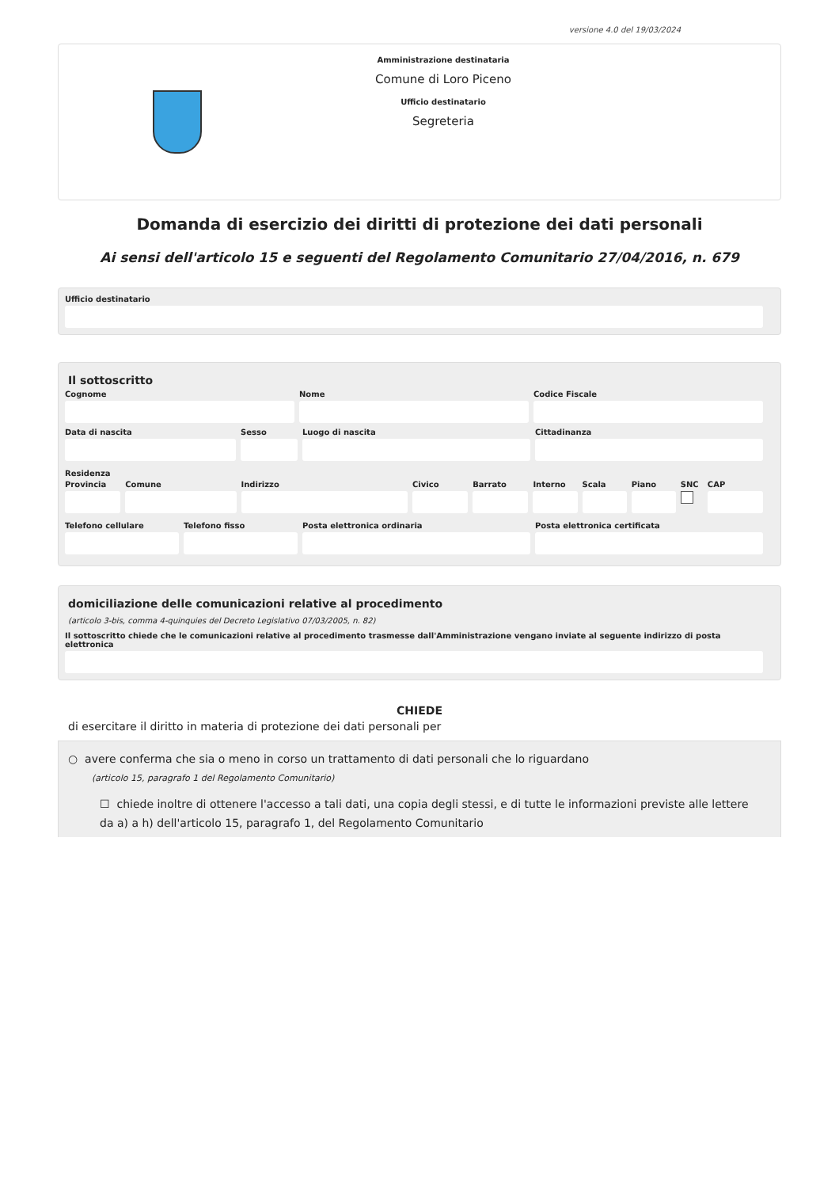versione 4.0 del 19/03/2024
Amministrazione destinataria
Comune di Loro Piceno
Ufficio destinatario
Segreteria
Domanda di esercizio dei diritti di protezione dei dati personali
Ai sensi dell'articolo 15 e seguenti del Regolamento Comunitario 27/04/2016, n. 679
Ufficio destinatario
Il sottoscritto
Cognome Nome Codice Fiscale
Data di nascita Sesso Luogo di nascita Cittadinanza
Residenza
Provincia Comune Indirizzo Civico Barrato Interno Scala Piano SNC CAP
Telefono cellulare Telefono fisso Posta elettronica ordinaria Posta elettronica certificata
domiciliazione delle comunicazioni relative al procedimento
(articolo 3-bis, comma 4-quinquies del Decreto Legislativo 07/03/2005, n. 82)
Il sottoscritto chiede che le comunicazioni relative al procedimento trasmesse dall'Amministrazione vengano inviate al seguente indirizzo di posta elettronica
CHIEDE
di esercitare il diritto in materia di protezione dei dati personali per
○ avere conferma che sia o meno in corso un trattamento di dati personali che lo riguardano
(articolo 15, paragrafo 1 del Regolamento Comunitario)
☐ chiede inoltre di ottenere l'accesso a tali dati, una copia degli stessi, e di tutte le informazioni previste alle lettere da a) a h) dell'articolo 15, paragrafo 1, del Regolamento Comunitario